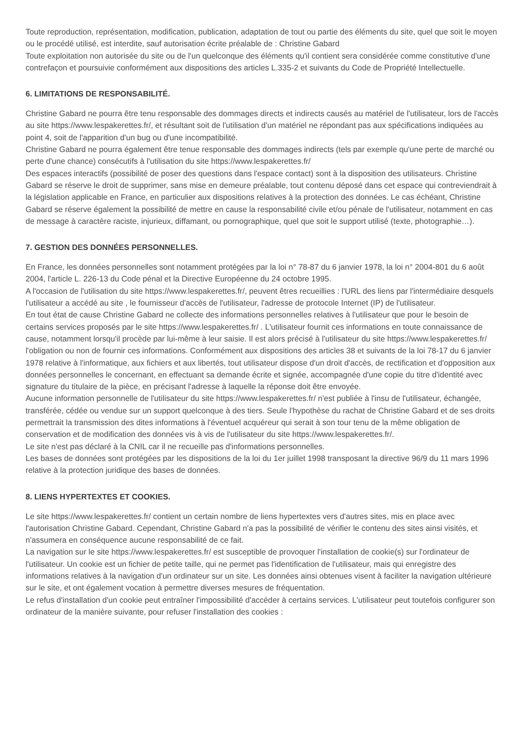Toute reproduction, représentation, modification, publication, adaptation de tout ou partie des éléments du site, quel que soit le moyen ou le procédé utilisé, est interdite, sauf autorisation écrite préalable de : Christine Gabard
Toute exploitation non autorisée du site ou de l'un quelconque des éléments qu'il contient sera considérée comme constitutive d'une contrefaçon et poursuivie conformément aux dispositions des articles L.335-2 et suivants du Code de Propriété Intellectuelle.
6. LIMITATIONS DE RESPONSABILITÉ.
Christine Gabard ne pourra être tenu responsable des dommages directs et indirects causés au matériel de l'utilisateur, lors de l'accès au site https://www.lespakerettes.fr/, et résultant soit de l'utilisation d'un matériel ne répondant pas aux spécifications indiquées au point 4, soit de l'apparition d'un bug ou d'une incompatibilité.
Christine Gabard ne pourra également être tenue responsable des dommages indirects (tels par exemple qu'une perte de marché ou perte d'une chance) consécutifs à l'utilisation du site https://www.lespakerettes.fr/
Des espaces interactifs (possibilité de poser des questions dans l'espace contact) sont à la disposition des utilisateurs. Christine Gabard se réserve le droit de supprimer, sans mise en demeure préalable, tout contenu déposé dans cet espace qui contreviendrait à la législation applicable en France, en particulier aux dispositions relatives à la protection des données. Le cas échéant, Christine Gabard se réserve également la possibilité de mettre en cause la responsabilité civile et/ou pénale de l'utilisateur, notamment en cas de message à caractère raciste, injurieux, diffamant, ou pornographique, quel que soit le support utilisé (texte, photographie…).
7. GESTION DES DONNÉES PERSONNELLES.
En France, les données personnelles sont notamment protégées par la loi n° 78-87 du 6 janvier 1978, la loi n° 2004-801 du 6 août 2004, l'article L. 226-13 du Code pénal et la Directive Européenne du 24 octobre 1995.
A l'occasion de l'utilisation du site https://www.lespakerettes.fr/, peuvent êtres recueillies : l'URL des liens par l'intermédiaire desquels l'utilisateur a accédé au site , le fournisseur d'accès de l'utilisateur, l'adresse de protocole Internet (IP) de l'utilisateur.
En tout état de cause Christine Gabard ne collecte des informations personnelles relatives à l'utilisateur que pour le besoin de certains services proposés par le site https://www.lespakerettes.fr/ . L'utilisateur fournit ces informations en toute connaissance de cause, notamment lorsqu'il procède par lui-même à leur saisie. Il est alors précisé à l'utilisateur du site https://www.lespakerettes.fr/ l'obligation ou non de fournir ces informations. Conformément aux dispositions des articles 38 et suivants de la loi 78-17 du 6 janvier 1978 relative à l'informatique, aux fichiers et aux libertés, tout utilisateur dispose d'un droit d'accès, de rectification et d'opposition aux données personnelles le concernant, en effectuant sa demande écrite et signée, accompagnée d'une copie du titre d'identité avec signature du titulaire de la pièce, en précisant l'adresse à laquelle la réponse doit être envoyée.
Aucune information personnelle de l'utilisateur du site https://www.lespakerettes.fr/ n'est publiée à l'insu de l'utilisateur, échangée, transférée, cédée ou vendue sur un support quelconque à des tiers. Seule l'hypothèse du rachat de Christine Gabard et de ses droits permettrait la transmission des dites informations à l'éventuel acquéreur qui serait à son tour tenu de la même obligation de conservation et de modification des données vis à vis de l'utilisateur du site https://www.lespakerettes.fr/.
Le site n'est pas déclaré à la CNIL car il ne recueille pas d'informations personnelles.
Les bases de données sont protégées par les dispositions de la loi du 1er juillet 1998 transposant la directive 96/9 du 11 mars 1996 relative à la protection juridique des bases de données.
8. LIENS HYPERTEXTES ET COOKIES.
Le site https://www.lespakerettes.fr/ contient un certain nombre de liens hypertextes vers d'autres sites, mis en place avec l'autorisation Christine Gabard. Cependant, Christine Gabard n'a pas la possibilité de vérifier le contenu des sites ainsi visités, et n'assumera en conséquence aucune responsabilité de ce fait.
La navigation sur le site https://www.lespakerettes.fr/ est susceptible de provoquer l'installation de cookie(s) sur l'ordinateur de l'utilisateur. Un cookie est un fichier de petite taille, qui ne permet pas l'identification de l'utilisateur, mais qui enregistre des informations relatives à la navigation d'un ordinateur sur un site. Les données ainsi obtenues visent à faciliter la navigation ultérieure sur le site, et ont également vocation à permettre diverses mesures de fréquentation.
Le refus d'installation d'un cookie peut entraîner l'impossibilité d'accéder à certains services. L'utilisateur peut toutefois configurer son ordinateur de la manière suivante, pour refuser l'installation des cookies :